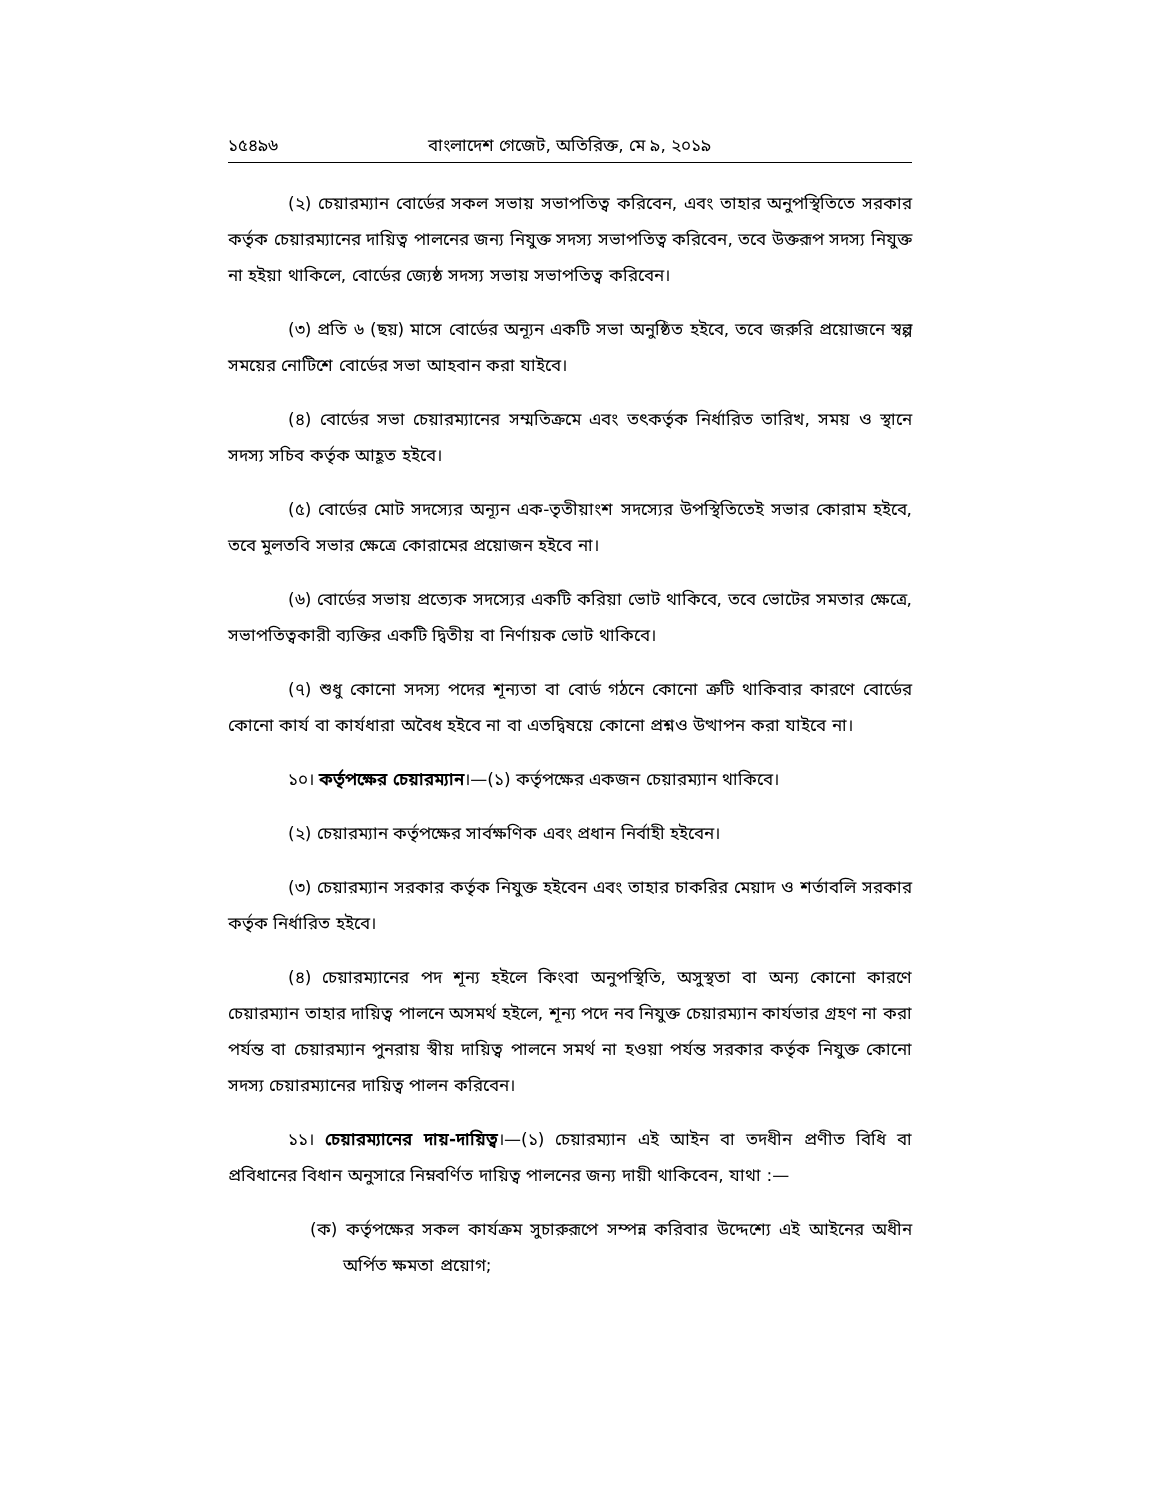১৫৪৯৬ বাংলাদেশ গেজেট, অতিরিক্ত, মে ৯, ২০১৯
(২) চেয়ারম্যান বোর্ডের সকল সভায় সভাপতিত্ব করিবেন, এবং তাহার অনুপস্থিতিতে সরকার কর্তৃক চেয়ারম্যানের দায়িত্ব পালনের জন্য নিযুক্ত সদস্য সভাপতিত্ব করিবেন, তবে উক্তরূপ সদস্য নিযুক্ত না হইয়া থাকিলে, বোর্ডের জ্যেষ্ঠ সদস্য সভায় সভাপতিত্ব করিবেন।
(৩) প্রতি ৬ (ছয়) মাসে বোর্ডের অন্যূন একটি সভা অনুষ্ঠিত হইবে, তবে জরুরি প্রয়োজনে স্বল্প সময়ের নোটিশে বোর্ডের সভা আহবান করা যাইবে।
(৪) বোর্ডের সভা চেয়ারম্যানের সম্মতিক্রমে এবং তৎকর্তৃক নির্ধারিত তারিখ, সময় ও স্থানে সদস্য সচিব কর্তৃক আহূত হইবে।
(৫) বোর্ডের মোট সদস্যের অন্যূন এক-তৃতীয়াংশ সদস্যের উপস্থিতিতেই সভার কোরাম হইবে, তবে মুলতবি সভার ক্ষেত্রে কোরামের প্রয়োজন হইবে না।
(৬) বোর্ডের সভায় প্রত্যেক সদস্যের একটি করিয়া ভোট থাকিবে, তবে ভোটের সমতার ক্ষেত্রে, সভাপতিত্বকারী ব্যক্তির একটি দ্বিতীয় বা নির্ণায়ক ভোট থাকিবে।
(৭) শুধু কোনো সদস্য পদের শূন্যতা বা বোর্ড গঠনে কোনো ত্রুটি থাকিবার কারণে বোর্ডের কোনো কার্য বা কার্যধারা অবৈধ হইবে না বা এতদ্বিষয়ে কোনো প্রশ্নও উত্থাপন করা যাইবে না।
১০। কর্তৃপক্ষের চেয়ারম্যান।—(১) কর্তৃপক্ষের একজন চেয়ারম্যান থাকিবে।
(২) চেয়ারম্যান কর্তৃপক্ষের সার্বক্ষণিক এবং প্রধান নির্বাহী হইবেন।
(৩) চেয়ারম্যান সরকার কর্তৃক নিযুক্ত হইবেন এবং তাহার চাকরির মেয়াদ ও শর্তাবলি সরকার কর্তৃক নির্ধারিত হইবে।
(৪) চেয়ারম্যানের পদ শূন্য হইলে কিংবা অনুপস্থিতি, অসুস্থতা বা অন্য কোনো কারণে চেয়ারম্যান তাহার দায়িত্ব পালনে অসমর্থ হইলে, শূন্য পদে নব নিযুক্ত চেয়ারম্যান কার্যভার গ্রহণ না করা পর্যন্ত বা চেয়ারম্যান পুনরায় স্বীয় দায়িত্ব পালনে সমর্থ না হওয়া পর্যন্ত সরকার কর্তৃক নিযুক্ত কোনো সদস্য চেয়ারম্যানের দায়িত্ব পালন করিবেন।
১১। চেয়ারম্যানের দায়-দায়িত্ব।—(১) চেয়ারম্যান এই আইন বা তদধীন প্রণীত বিধি বা প্রবিধানের বিধান অনুসারে নিম্নবর্ণিত দায়িত্ব পালনের জন্য দায়ী থাকিবেন, যাথা :—
(ক) কর্তৃপক্ষের সকল কার্যক্রম সুচারুরূপে সম্পন্ন করিবার উদ্দেশ্যে এই আইনের অধীন অর্পিত ক্ষমতা প্রয়োগ;